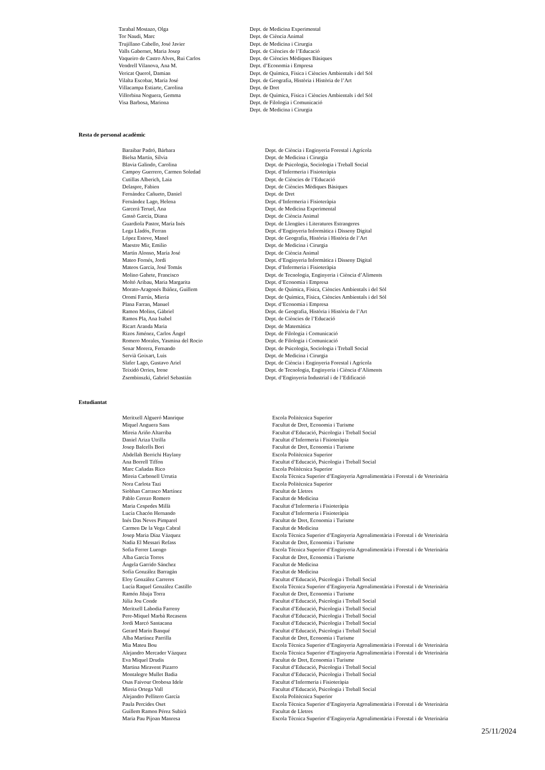| Tarabal Mostazo, Olga | Dept. de Medicina Experimental |
| Tor Naudi, Marc | Dept. de Ciència Animal |
| Trujillano Cabello, José Javier | Dept. de Medicina i Cirurgia |
| Valls Gabernet, Maria Josep | Dept. de Ciències de l’Educació |
| Vaqueiro de Castro Alves, Rui Carlos | Dept. de Ciències Mèdiques Bàsiques |
| Vendrell Vilanova, Ana M. | Dept. d’Economia i Empresa |
| Vericat Querol, Damian | Dept. de Química, Física i Ciències Ambientals i del Sòl |
| Vilalta Escobar, María José | Dept. de Geografia, Història i Història de l’Art |
| Villacampa Estiarte, Carolina | Dept. de Dret |
| Villorbina Noguera, Gemma | Dept. de Química, Física i Ciències Ambientals i del Sòl |
| Visa Barbosa, Mariona | Dept. de Filologia i Comunicació |
| | Dept. de Medicina i Cirurgia |
Resta de personal acadèmic
| Baraibar Padró, Bárbara | Dept. de Ciència i Enginyeria Forestal i Agrícola |
| Bielsa Martín, Sílvia | Dept. de Medicina i Cirurgia |
| Blavia Galindo, Carolina | Dept. de Psicologia, Sociologia i Treball Social |
| Campoy Guerrero, Carmen Soledad | Dept. d’Infermeria i Fisioteràpia |
| Cutillas Alberich, Laia | Dept. de Ciències de l’Educació |
| Delaspre, Fabien | Dept. de Ciències Mèdiques Bàsiques |
| Fernández Cañueto, Daniel | Dept. de Dret |
| Fernández Lago, Helena | Dept. d’Infermeria i Fisioteràpia |
| Garcerá Teruel, Ana | Dept. de Medicina Experimental |
| Gassò Garcia, Diana | Dept. de Ciència Animal |
| Guardiola Pastor, María Inés | Dept. de Llengües i Literatures Estrangeres |
| Lega Lladós, Ferran | Dept. d’Enginyeria Informàtica i Disseny Digital |
| López Esteve, Manel | Dept. de Geografia, Història i Història de l’Art |
| Maestre Mir, Emilio | Dept. de Medicina i Cirurgia |
| Martín Alonso, María José | Dept. de Ciència Animal |
| Mateo Fornés, Jordi | Dept. d’Enginyeria Informàtica i Disseny Digital |
| Mateos García, José Tomás | Dept. d’Infermeria i Fisioteràpia |
| Molino Gahete, Francisco | Dept. de Tecnologia, Enginyeria i Ciència d’Aliments |
| Moltó Aribau, Maria Margarita | Dept. d’Economia i Empresa |
| Morato-Aragonés Ibáñez, Guillem | Dept. de Química, Física, Ciències Ambientals i del Sòl |
| Oromí Farrús, Mieria | Dept. de Química, Física, Ciències Ambientals i del Sòl |
| Plana Farran, Manuel | Dept. d’Economia i Empresa |
| Ramon Molins, Gàbriel | Dept. de Geografia, Història i Història de l’Art |
| Ramos Pla, Ana Isabel | Dept. de Ciències de l’Educació |
| Ricart Aranda Maria | Dept. de Matemàtica |
| Rizos Jiménez, Carlos Ángel | Dept. de Filologia i Comunicació |
| Romero Morales, Yasmina del Rocio | Dept. de Filologia i Comunicació |
| Senar Morera, Fernando | Dept. de Psicologia, Sociologia i Treball Social |
| Servià Goixart, Luis | Dept. de Medicina i Cirurgia |
| Slafer Lago, Gustavo Ariel | Dept. de Ciència i Enginyeria Forestal i Agrícola |
| Teixidó Orries, Irene | Dept. de Tecnologia, Enginyeria i Ciència d’Aliments |
| Zsembinszki, Gabriel Sebastián | Dept. d’Enginyeria Industrial i de l’Edificació |
Estudiantat
| Meritxell Algueró Manrique | Escola Politècnica Superior |
| Miquel Anguera Sans | Facultat de Dret, Economia i Turisme |
| Mireia Ariño Altarriba | Facultat d’Educació, Psicologia i Treball Social |
| Daniel Ariza Utrilla | Facultat d’Infermeria i Fisioteràpia |
| Josep Balcells Bori | Facultat de Dret, Economia i Turisme |
| Abdellah Berrichi Haylany | Escola Politècnica Superior |
| Ana Borrell Tiffon | Facultat d’Educació, Psicologia i Treball Social |
| Marc Cañadas Rico | Escola Politècnica Superior |
| Mireia Carbonell Urrutia | Escola Tècnica Superior d’Enginyeria Agroalimentària i Forestal i de Veterinària |
| Nora Carlota Tazi | Escola Politècnica Superior |
| Siobhan Carrasco Martínez | Facultat de Lletres |
| Pablo Cerezo Romero | Facultat de Medicina |
| Maria Cespedes Millà | Facultat d’Infermeria i Fisioteràpia |
| Lucía Chacón Hernando | Facultat d’Infermeria i Fisioteràpia |
| Inés Das Neves Pimparel | Facultat de Dret, Economia i Turisme |
| Carmen De la Vega Cabral | Facultat de Medicina |
| Josep Maria Díaz Vázquez | Escola Tècnica Superior d’Enginyeria Agroalimentària i Forestal i de Veterinària |
| Nadia El Messari Refass | Facultat de Dret, Economia i Turisme |
| Sofia Ferrer Luengo | Escola Tècnica Superior d’Enginyeria Agroalimentària i Forestal i de Veterinària |
| Alba Garcia Torres | Facultat de Dret, Economia i Turisme |
| Ángela Garrido Sánchez | Facultat de Medicina |
| Sofía González Barragán | Facultat de Medicina |
| Eloy González Carreres | Facultat d’Educació, Psicologia i Treball Social |
| Lucía Raquel González Castillo | Escola Tècnica Superior d’Enginyeria Agroalimentària i Forestal i de Veterinària |
| Ramón Jibaja Torra | Facultat de Dret, Economia i Turisme |
| Júlia Jou Conde | Facultat d’Educació, Psicologia i Treball Social |
| Meritxell Labodia Farreny | Facultat d’Educació, Psicologia i Treball Social |
| Pere-Miquel Marbà Recasens | Facultat d’Educació, Psicologia i Treball Social |
| Jordi Marcó Santacana | Facultat d’Educació, Psicologia i Treball Social |
| Gerard Marín Banqué | Facultat d’Educació, Psicologia i Treball Social |
| Alba Martínez Parrilla | Facultat de Dret, Economia i Turisme |
| Mia Mateu Bou | Escola Tècnica Superior d’Enginyeria Agroalimentària i Forestal i de Veterinària |
| Alejandro Mercader Vázquez | Escola Tècnica Superior d’Enginyeria Agroalimentària i Forestal i de Veterinària |
| Eva Miquel Drudis | Facultat de Dret, Economia i Turisme |
| Martina Miravent Pizarro | Facultat d’Educació, Psicologia i Treball Social |
| Montalegre Mullet Badia | Facultat d’Educació, Psicologia i Treball Social |
| Osas Faivour Orobosa Idele | Facultat d’Infermeria i Fisioteràpia |
| Mireia Ortega Vall | Facultat d’Educació, Psicologia i Treball Social |
| Alejandro Pellitero García | Escola Politècnica Superior |
| Paula Percides Oset | Escola Tècnica Superior d’Enginyeria Agroalimentària i Forestal i de Veterinària |
| Guillem Ramon Pérez Subirà | Facultat de Lletres |
| Maria Pau Pijoan Manresa | Escola Tècnica Superior d’Enginyeria Agroalimentària i Forestal i de Veterinària |
25/11/2024